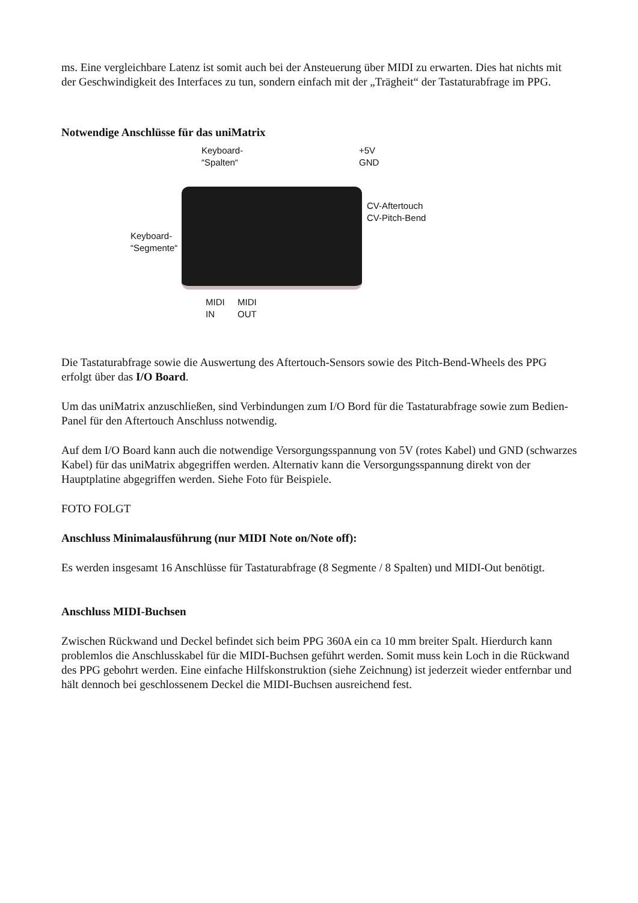ms. Eine vergleichbare Latenz ist somit auch bei der Ansteuerung über MIDI zu erwarten. Dies hat nichts mit der Geschwindigkeit des Interfaces zu tun, sondern einfach mit der „Trägheit“ der Tastaturabfrage im PPG.
Notwendige Anschlüsse für das uniMatrix
Keyboard-
“Spalten“
+5V
GND
CV-Aftertouch
CV-Pitch-Bend
Keyboard-
“Segmente“
MIDI
IN
MIDI
OUT
Die Tastaturabfrage sowie die Auswertung des Aftertouch-Sensors sowie des Pitch-Bend-Wheels des PPG erfolgt über das I/O Board.
Um das uniMatrix anzuschließen, sind Verbindungen zum I/O Bord für die Tastaturabfrage sowie zum Bedien-Panel für den Aftertouch Anschluss notwendig.
Auf dem I/O Board kann auch die notwendige Versorgungsspannung von 5V (rotes Kabel) und GND (schwarzes Kabel) für das uniMatrix abgegriffen werden. Alternativ kann die Versorgungsspannung direkt von der Hauptplatine abgegriffen werden. Siehe Foto für Beispiele.
FOTO FOLGT
Anschluss Minimalausführung (nur MIDI Note on/Note off):
Es werden insgesamt 16 Anschlüsse für Tastaturabfrage (8 Segmente / 8 Spalten) und MIDI-Out benötigt.
Anschluss MIDI-Buchsen
Zwischen Rückwand und Deckel befindet sich beim PPG 360A ein ca 10 mm breiter Spalt. Hierdurch kann problemlos die Anschlusskabel für die MIDI-Buchsen geführt werden. Somit muss kein Loch in die Rückwand des PPG gebohrt werden. Eine einfache Hilfskonstruktion (siehe Zeichnung) ist jederzeit wieder entfernbar und hält dennoch bei geschlossenem Deckel die MIDI-Buchsen ausreichend fest.